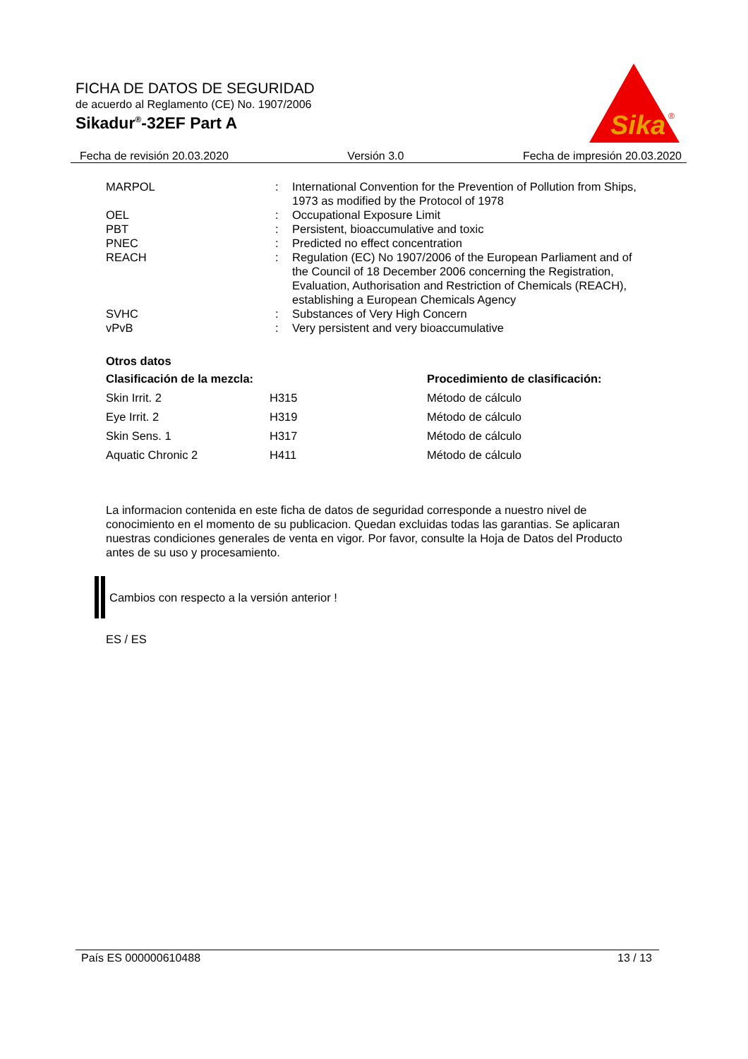FICHA DE DATOS DE SEGURIDAD
de acuerdo al Reglamento (CE) No. 1907/2006
Sikadur<sup>®</sup>-32EF Part A
Sika
®
Fecha de revisión 20.03.2020 Versión 3.0 Fecha de impresión 20.03.2020
| MARPOL | : | International Convention for the Prevention of Pollution from Ships, 1973 as modified by the Protocol of 1978 |
| OEL | : | Occupational Exposure Limit |
| PBT | : | Persistent, bioaccumulative and toxic |
| PNEC | : | Predicted no effect concentration |
| REACH | : | Regulation (EC) No 1907/2006 of the European Parliament and of the Council of 18 December 2006 concerning the Registration, Evaluation, Authorisation and Restriction of Chemicals (REACH), establishing a European Chemicals Agency |
| SVHC | : | Substances of Very High Concern |
| vPvB | : | Very persistent and very bioaccumulative |
Otros datos
| Clasificación de la mezcla: | | Procedimiento de clasificación: |
| --- | --- | --- |
| Skin Irrit. 2 | H315 | Método de cálculo |
| Eye Irrit. 2 | H319 | Método de cálculo |
| Skin Sens. 1 | H317 | Método de cálculo |
| Aquatic Chronic 2 | H411 | Método de cálculo |
La informacion contenida en este ficha de datos de seguridad corresponde a nuestro nivel de conocimiento en el momento de su publicacion. Quedan excluidas todas las garantias. Se aplicaran nuestras condiciones generales de venta en vigor. Por favor, consulte la Hoja de Datos del Producto antes de su uso y procesamiento.
Cambios con respecto a la versión anterior !
ES / ES
País ES 000000610488 13 / 13